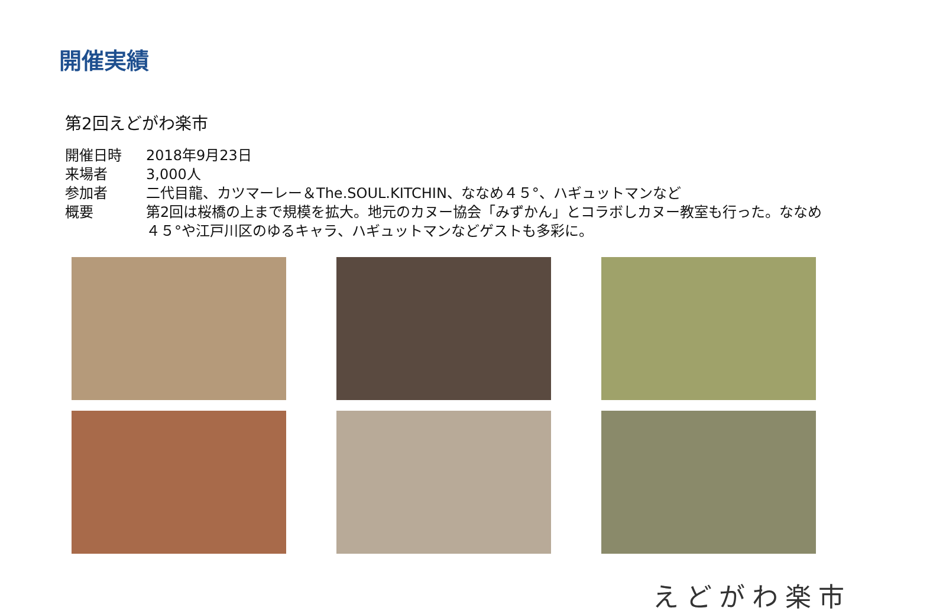開催実績
第2回えどがわ楽市
開催日時 2018年9月23日
来場者 3,000人
参加者 二代目龍、カツマーレー＆The.SOUL.KITCHIN、ななめ４５°、ハギュットマンなど
概要 第2回は桜橋の上まで規模を拡大。地元のカヌー協会「みずかん」とコラボしカヌー教室も行った。ななめ４５°や江戸川区のゆるキャラ、ハギュットマンなどゲストも多彩に。
えどがわ楽市